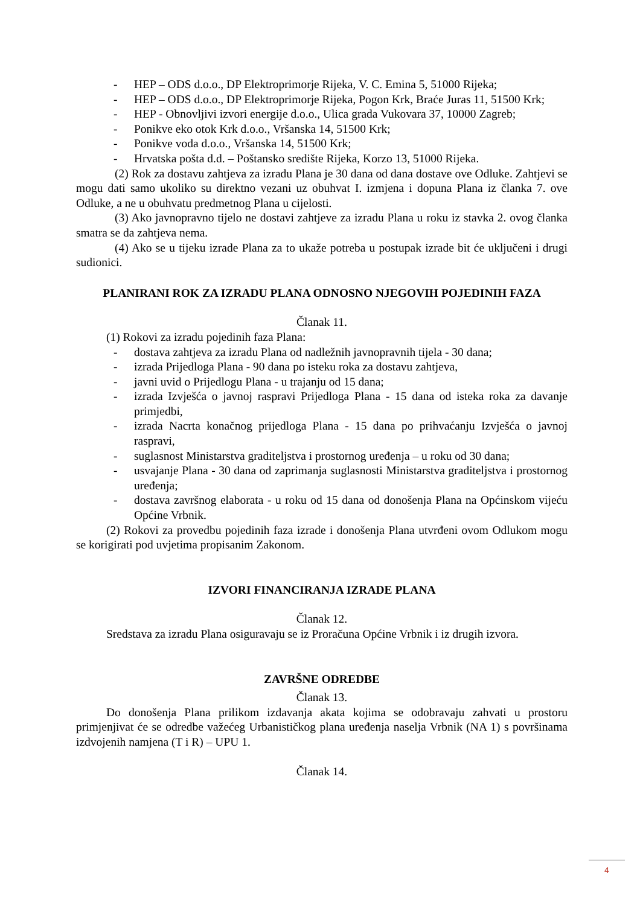- HEP – ODS d.o.o., DP Elektroprimorje Rijeka, V. C. Emina 5, 51000 Rijeka;
- HEP – ODS d.o.o., DP Elektroprimorje Rijeka, Pogon Krk, Braće Juras 11, 51500 Krk;
- HEP - Obnovljivi izvori energije d.o.o., Ulica grada Vukovara 37, 10000 Zagreb;
- Ponikve eko otok Krk d.o.o., Vršanska 14, 51500 Krk;
- Ponikve voda d.o.o., Vršanska 14, 51500 Krk;
- Hrvatska pošta d.d. – Poštansko središte Rijeka, Korzo 13, 51000 Rijeka.
(2) Rok za dostavu zahtjeva za izradu Plana je 30 dana od dana dostave ove Odluke. Zahtjevi se mogu dati samo ukoliko su direktno vezani uz obuhvat I. izmjena i dopuna Plana iz članka 7. ove Odluke, a ne u obuhvatu predmetnog Plana u cijelosti.
(3) Ako javnopravno tijelo ne dostavi zahtjeve za izradu Plana u roku iz stavka 2. ovog članka smatra se da zahtjeva nema.
(4) Ako se u tijeku izrade Plana za to ukaže potreba u postupak izrade bit će uključeni i drugi sudionici.
PLANIRANI ROK ZA IZRADU PLANA ODNOSNO NJEGOVIH POJEDINIH FAZA
Članak 11.
(1) Rokovi za izradu pojedinih faza Plana:
- dostava zahtjeva za izradu Plana od nadležnih javnopravnih tijela - 30 dana;
- izrada Prijedloga Plana - 90 dana po isteku roka za dostavu zahtjeva,
- javni uvid o Prijedlogu Plana - u trajanju od 15 dana;
- izrada Izvješća o javnoj raspravi Prijedloga Plana - 15 dana od isteka roka za davanje primjedbi,
- izrada Nacrta konačnog prijedloga Plana - 15 dana po prihvaćanju Izvješća o javnoj raspravi,
- suglasnost Ministarstva graditeljstva i prostornog uređenja – u roku od 30 dana;
- usvajanje Plana - 30 dana od zaprimanja suglasnosti Ministarstva graditeljstva i prostornog uređenja;
- dostava završnog elaborata - u roku od 15 dana od donošenja Plana na Općinskom vijeću Općine Vrbnik.
(2) Rokovi za provedbu pojedinih faza izrade i donošenja Plana utvrđeni ovom Odlukom mogu se korigirati pod uvjetima propisanim Zakonom.
IZVORI FINANCIRANJA IZRADE PLANA
Članak 12.
Sredstava za izradu Plana osiguravaju se iz Proračuna Općine Vrbnik i iz drugih izvora.
ZAVRŠNE ODREDBE
Članak 13.
Do donošenja Plana prilikom izdavanja akata kojima se odobravaju zahvati u prostoru primjenjivat će se odredbe važećeg Urbanističkog plana uređenja naselja Vrbnik (NA 1) s površinama izdvojenih namjena (T i R) – UPU 1.
Članak 14.
4